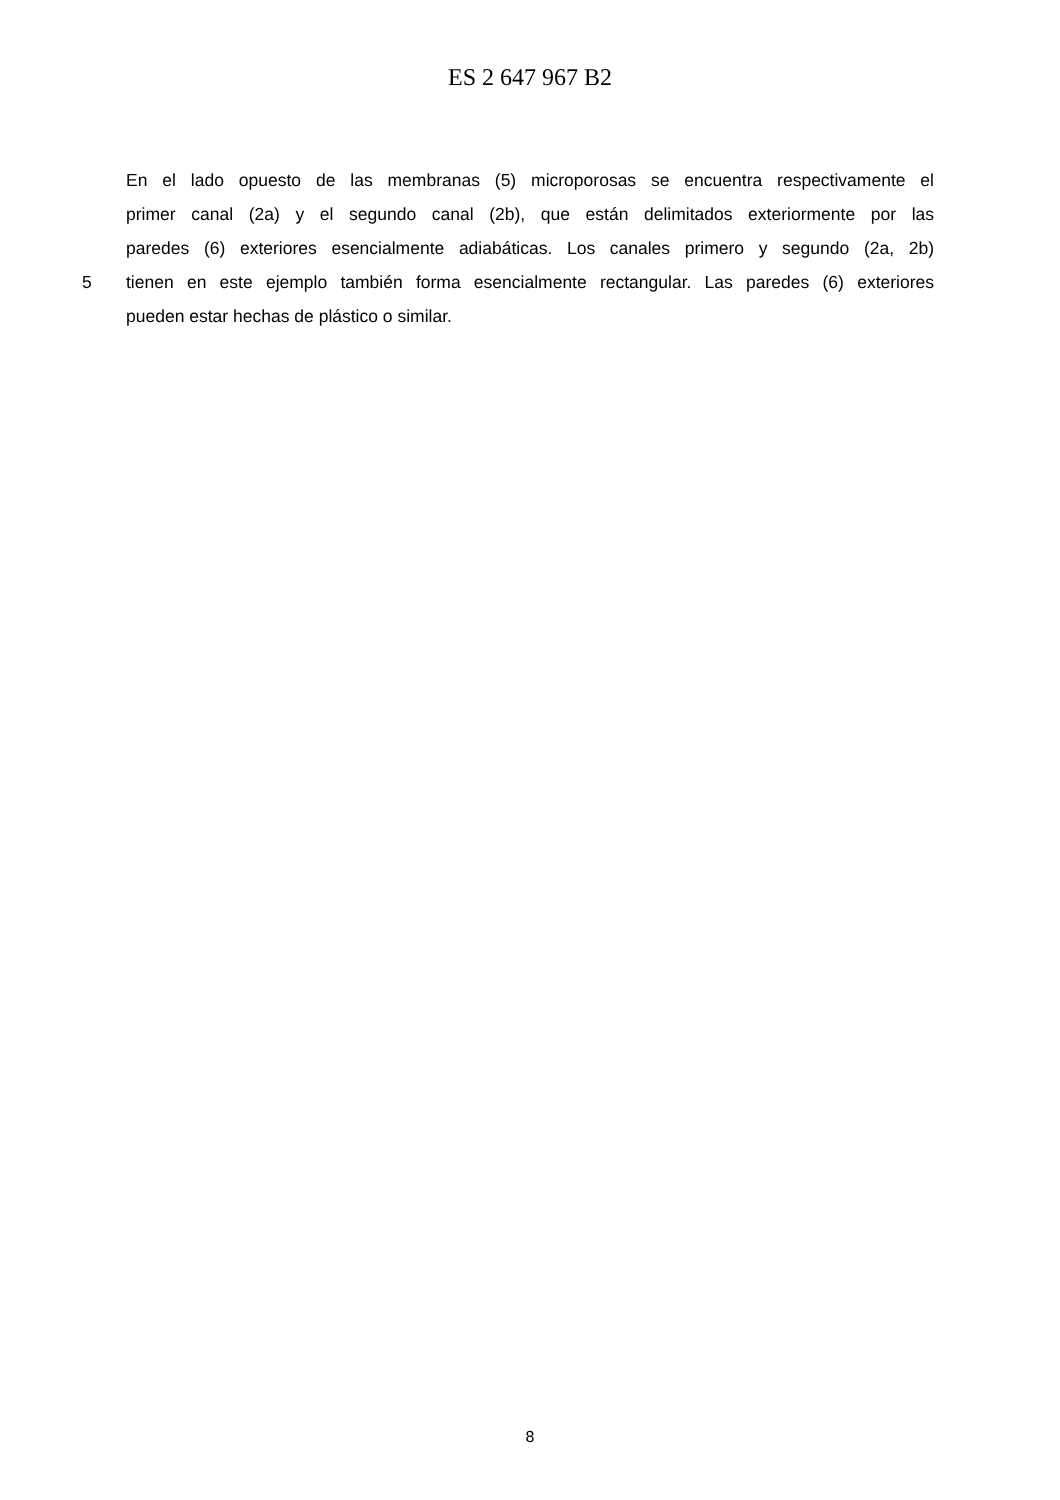ES 2 647 967 B2
En el lado opuesto de las membranas (5) microporosas se encuentra respectivamente el
primer canal (2a) y el segundo canal (2b), que están delimitados exteriormente por las
paredes (6) exteriores esencialmente adiabáticas. Los canales primero y segundo (2a, 2b)
5 tienen en este ejemplo también forma esencialmente rectangular. Las paredes (6) exteriores
pueden estar hechas de plástico o similar.
8